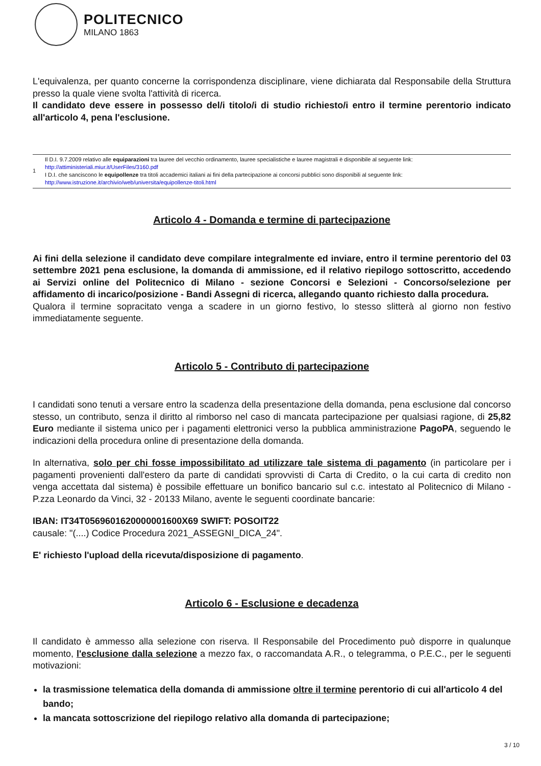POLITECNICO
MILANO 1863
L'equivalenza, per quanto concerne la corrispondenza disciplinare, viene dichiarata dal Responsabile della Struttura presso la quale viene svolta l'attività di ricerca.
Il candidato deve essere in possesso del/i titolo/i di studio richiesto/i entro il termine perentorio indicato all'articolo 4, pena l'esclusione.
1
Il D.I. 9.7.2009 relativo alle equiparazioni tra lauree del vecchio ordinamento, lauree specialistiche e lauree magistrali è disponibile al seguente link:
http://attiministeriali.miur.it/UserFiles/3160.pdf
I D.I. che sanciscono le equipollenze tra titoli accademici italiani ai fini della partecipazione ai concorsi pubblici sono disponibili al seguente link:
http://www.istruzione.it/archivio/web/universita/equipollenze-titoli.html
Articolo 4 - Domanda e termine di partecipazione
Ai fini della selezione il candidato deve compilare integralmente ed inviare, entro il termine perentorio del 03 settembre 2021 pena esclusione, la domanda di ammissione, ed il relativo riepilogo sottoscritto, accedendo ai Servizi online del Politecnico di Milano - sezione Concorsi e Selezioni - Concorso/selezione per affidamento di incarico/posizione - Bandi Assegni di ricerca, allegando quanto richiesto dalla procedura.
Qualora il termine sopracitato venga a scadere in un giorno festivo, lo stesso slitterà al giorno non festivo immediatamente seguente.
Articolo 5 - Contributo di partecipazione
I candidati sono tenuti a versare entro la scadenza della presentazione della domanda, pena esclusione dal concorso stesso, un contributo, senza il diritto al rimborso nel caso di mancata partecipazione per qualsiasi ragione, di 25,82 Euro mediante il sistema unico per i pagamenti elettronici verso la pubblica amministrazione PagoPA, seguendo le indicazioni della procedura online di presentazione della domanda.
In alternativa, solo per chi fosse impossibilitato ad utilizzare tale sistema di pagamento (in particolare per i pagamenti provenienti dall'estero da parte di candidati sprovvisti di Carta di Credito, o la cui carta di credito non venga accettata dal sistema) è possibile effettuare un bonifico bancario sul c.c. intestato al Politecnico di Milano - P.zza Leonardo da Vinci, 32 - 20133 Milano, avente le seguenti coordinate bancarie:
IBAN: IT34T0569601620000001600X69 SWIFT: POSOIT22
causale: "(....) Codice Procedura 2021_ASSEGNI_DICA_24".
E' richiesto l'upload della ricevuta/disposizione di pagamento.
Articolo 6 - Esclusione e decadenza
Il candidato è ammesso alla selezione con riserva. Il Responsabile del Procedimento può disporre in qualunque momento, l'esclusione dalla selezione a mezzo fax, o raccomandata A.R., o telegramma, o P.E.C., per le seguenti motivazioni:
la trasmissione telematica della domanda di ammissione oltre il termine perentorio di cui all'articolo 4 del bando;
la mancata sottoscrizione del riepilogo relativo alla domanda di partecipazione;
3 / 10